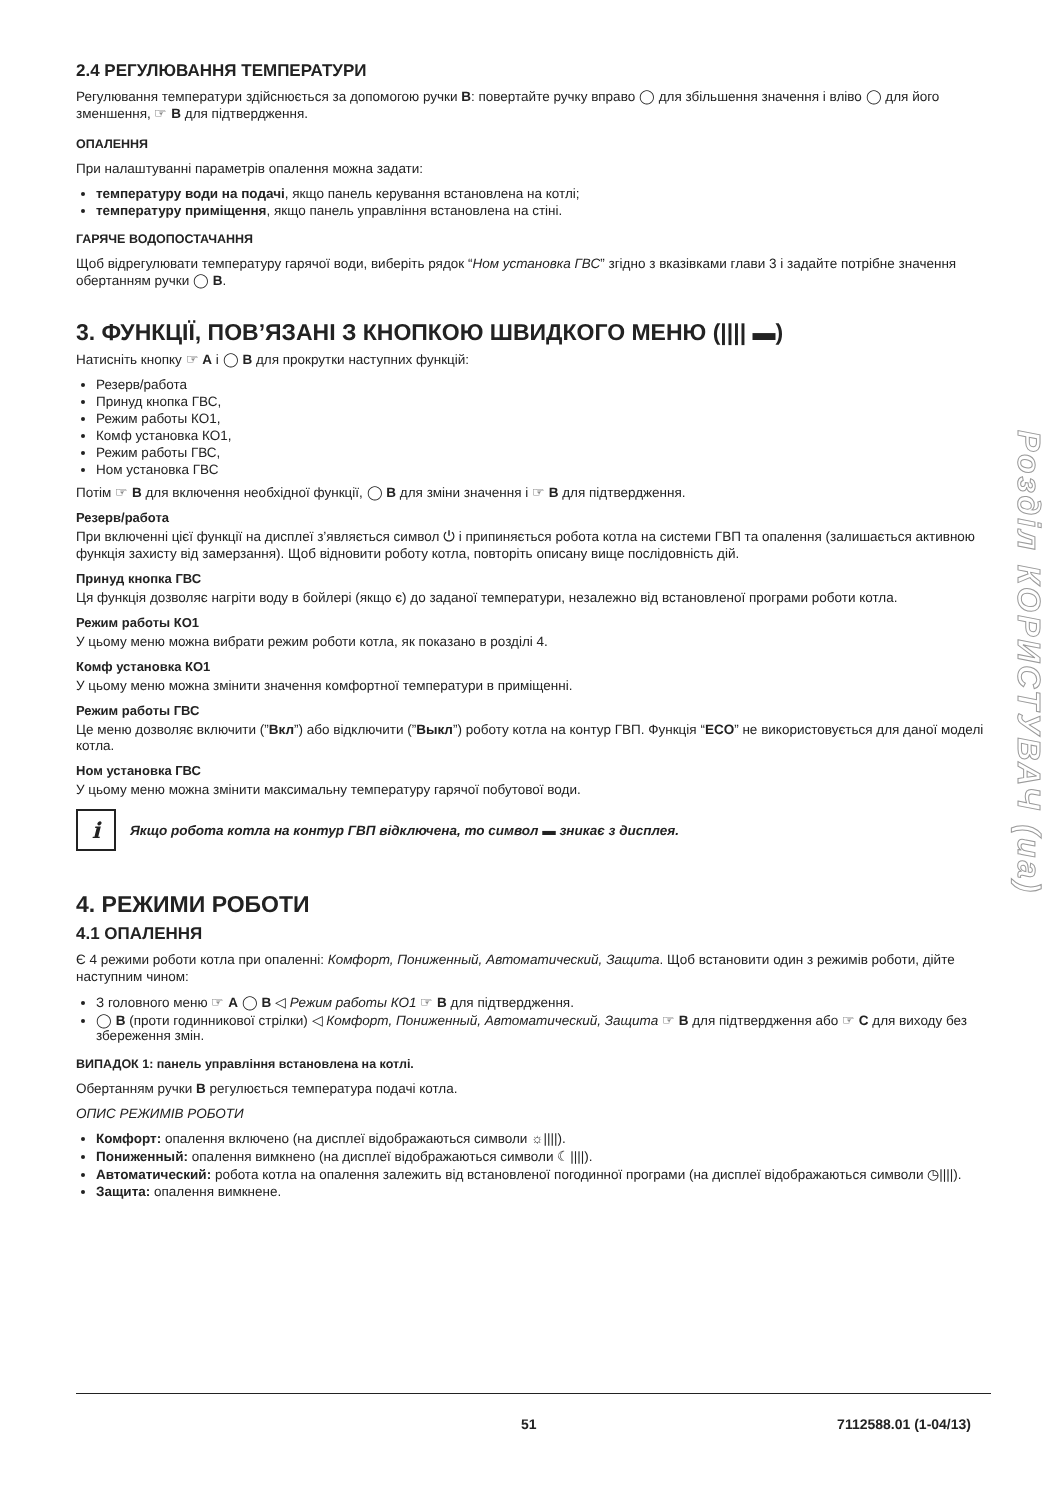2.4 РЕГУЛЮВАННЯ ТЕМПЕРАТУРИ
Регулювання температури здійснюється за допомогою ручки B: повертайте ручку вправо ◯ для збільшення значення і вліво ◯ для його зменшення, ☞ B для підтвердження.
ОПАЛЕННЯ
При налаштуванні параметрів опалення можна задати:
температуру води на подачі, якщо панель керування встановлена на котлі;
температуру приміщення, якщо панель управління встановлена на стіні.
ГАРЯЧЕ ВОДОПОСТАЧАННЯ
Щоб відрегулювати температуру гарячої води, виберіть рядок “Ном установка ГВС” згідно з вказівками глави 3 і задайте потрібне значення обертанням ручки ◯ B.
3. ФУНКЦІЇ, ПОВ’ЯЗАНІ З КНОПКОЮ ШВИДКОГО МЕНЮ (|||| ▬)
Натисніть кнопку ☞ A і ◯ B для прокрутки наступних функцій:
Резерв/работа
Принуд кнопка ГВС,
Режим работы КО1,
Комф установка КО1,
Режим работы ГВС,
Ном установка ГВС
Потім ☞ B для включення необхідної функції, ◯ B для зміни значення і ☞ B для підтвердження.
Резерв/работа
При включенні цієї функції на дисплеї з’являється символ ⏻ і припиняється робота котла на системи ГВП та опалення (залишається активною функція захисту від замерзання). Щоб відновити роботу котла, повторіть описану вище послідовність дій.
Принуд кнопка ГВС
Ця функція дозволяє нагріти воду в бойлері (якщо є) до заданої температури, незалежно від встановленої програми роботи котла.
Режим работы КО1
У цьому меню можна вибрати режим роботи котла, як показано в розділі 4.
Комф установка КО1
У цьому меню можна змінити значення комфортної температури в приміщенні.
Режим работы ГВС
Це меню дозволяє включити (”Вкл”) або відключити (”Выкл”) роботу котла на контур ГВП. Функція “ECO” не використовується для даної моделі котла.
Ном установка ГВС
У цьому меню можна змінити максимальну температуру гарячої побутової води.
i
Якщо робота котла на контур ГВП відключена, то символ ▬ зникає з дисплея.
4. РЕЖИМИ РОБОТИ
4.1 ОПАЛЕННЯ
Є 4 режими роботи котла при опаленні: Комфорт, Пониженный, Автоматический, Защита. Щоб встановити один з режимів роботи, дійте наступним чином:
З головного меню ☞ A ◯ B ◁ Режим работы КО1 ☞ B для підтвердження.
◯ B (проти годинникової стрілки) ◁ Комфорт, Пониженный, Автоматический, Защита ☞ B для підтвердження або ☞ C для виходу без збереження змін.
ВИПАДОК 1: панель управління встановлена на котлі.
Обертанням ручки B регулюється температура подачі котла.
ОПИС РЕЖИМІВ РОБОТИ
Комфорт: опалення включено (на дисплеї відображаються символи ☼||||).
Пониженный: опалення вимкнено (на дисплеї відображаються символи ☾||||).
Автоматический: робота котла на опалення залежить від встановленої погодинної програми (на дисплеї відображаються символи ◷||||).
Защита: опалення вимкнене.
Розділ КОРИСТУВАЧ (ua)
51 7112588.01 (1-04/13)